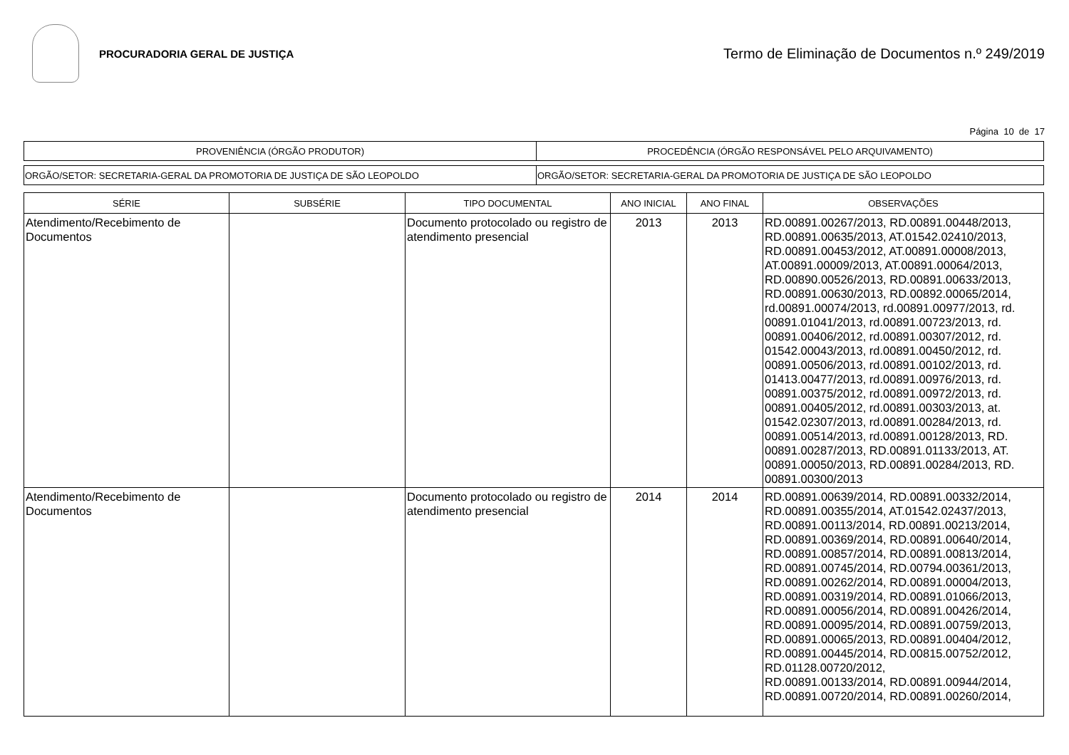PROCURADORIA GERAL DE JUSTIÇA
Termo de Eliminação de Documentos n.º 249/2019
Página 10 de 17
| PROVENIÊNCIA (ÓRGÃO PRODUTOR) | PROCEDÊNCIA (ÓRGÃO RESPONSÁVEL PELO ARQUIVAMENTO) |
| ORGÃO/SETOR: SECRETARIA-GERAL DA PROMOTORIA DE JUSTIÇA DE SÃO LEOPOLDO | ORGÃO/SETOR: SECRETARIA-GERAL DA PROMOTORIA DE JUSTIÇA DE SÃO LEOPOLDO |
| SÉRIE | SUBSÉRIE | TIPO DOCUMENTAL | ANO INICIAL | ANO FINAL | OBSERVAÇÕES |
| --- | --- | --- | --- | --- | --- |
| Atendimento/Recebimento de Documentos | | Documento protocolado ou registro de atendimento presencial | 2013 | 2013 | RD.00891.00267/2013, RD.00891.00448/2013, RD.00891.00635/2013, AT.01542.02410/2013, RD.00891.00453/2012, AT.00891.00008/2013, AT.00891.00009/2013, AT.00891.00064/2013, RD.00890.00526/2013, RD.00891.00633/2013, RD.00891.00630/2013, RD.00892.00065/2014, rd.00891.00074/2013, rd.00891.00977/2013, rd. 00891.01041/2013, rd.00891.00723/2013, rd. 00891.00406/2012, rd.00891.00307/2012, rd. 01542.00043/2013, rd.00891.00450/2012, rd. 00891.00506/2013, rd.00891.00102/2013, rd. 01413.00477/2013, rd.00891.00976/2013, rd. 00891.00375/2012, rd.00891.00972/2013, rd. 00891.00405/2012, rd.00891.00303/2013, at. 01542.02307/2013, rd.00891.00284/2013, rd. 00891.00514/2013, rd.00891.00128/2013, RD. 00891.00287/2013, RD.00891.01133/2013, AT. 00891.00050/2013, RD.00891.00284/2013, RD. 00891.00300/2013 |
| Atendimento/Recebimento de Documentos | | Documento protocolado ou registro de atendimento presencial | 2014 | 2014 | RD.00891.00639/2014, RD.00891.00332/2014, RD.00891.00355/2014, AT.01542.02437/2013, RD.00891.00113/2014, RD.00891.00213/2014, RD.00891.00369/2014, RD.00891.00640/2014, RD.00891.00857/2014, RD.00891.00813/2014, RD.00891.00745/2014, RD.00794.00361/2013, RD.00891.00262/2014, RD.00891.00004/2013, RD.00891.00319/2014, RD.00891.01066/2013, RD.00891.00056/2014, RD.00891.00426/2014, RD.00891.00095/2014, RD.00891.00759/2013, RD.00891.00065/2013, RD.00891.00404/2012, RD.00891.00445/2014, RD.00815.00752/2012, RD.01128.00720/2012, RD.00891.00133/2014, RD.00891.00944/2014, RD.00891.00720/2014, RD.00891.00260/2014, |